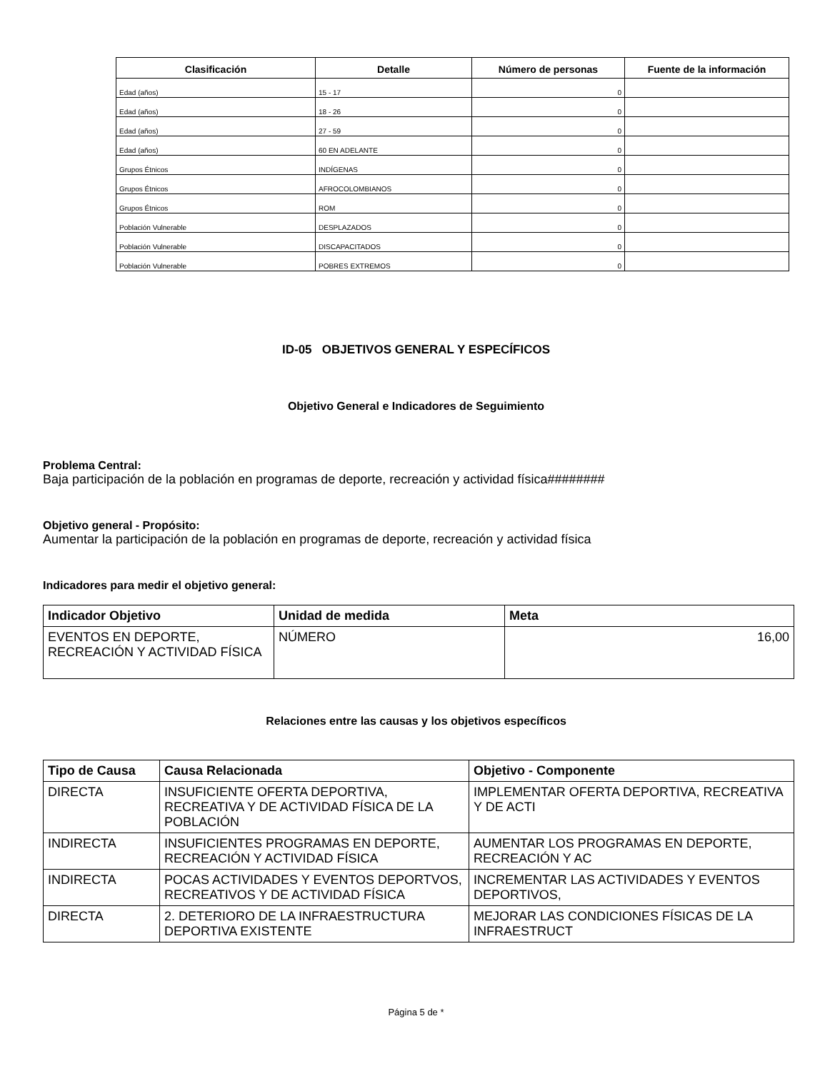| Clasificación | Detalle | Número de personas | Fuente de la información |
| --- | --- | --- | --- |
| Edad (años) | 15 - 17 | 0 | |
| Edad (años) | 18 - 26 | 0 | |
| Edad (años) | 27 - 59 | 0 | |
| Edad (años) | 60 EN ADELANTE | 0 | |
| Grupos Étnicos | INDÍGENAS | 0 | |
| Grupos Étnicos | AFROCOLOMBIANOS | 0 | |
| Grupos Étnicos | ROM | 0 | |
| Población Vulnerable | DESPLAZADOS | 0 | |
| Población Vulnerable | DISCAPACITADOS | 0 | |
| Población Vulnerable | POBRES EXTREMOS | 0 | |
ID-05 OBJETIVOS GENERAL Y ESPECÍFICOS
Objetivo General e Indicadores de Seguimiento
Problema Central:
Baja participación de la población en programas de deporte, recreación y actividad física########
Objetivo general - Propósito:
Aumentar la participación de la población en programas de deporte, recreación y actividad física
Indicadores para medir el objetivo general:
| Indicador Objetivo | Unidad de medida | Meta |
| --- | --- | --- |
| EVENTOS EN DEPORTE, RECREACIÓN Y ACTIVIDAD FÍSICA | NÚMERO | 16,00 |
Relaciones entre las causas y los objetivos específicos
| Tipo de Causa | Causa Relacionada | Objetivo - Componente |
| --- | --- | --- |
| DIRECTA | INSUFICIENTE OFERTA DEPORTIVA, RECREATIVA Y DE ACTIVIDAD FÍSICA DE LA POBLACIÓN | IMPLEMENTAR OFERTA DEPORTIVA, RECREATIVA Y DE ACTI |
| INDIRECTA | INSUFICIENTES PROGRAMAS EN DEPORTE, RECREACIÓN Y ACTIVIDAD FÍSICA | AUMENTAR LOS PROGRAMAS EN DEPORTE, RECREACIÓN Y AC |
| INDIRECTA | POCAS ACTIVIDADES Y EVENTOS DEPORTVOS, RECREATIVOS Y DE ACTIVIDAD FÍSICA | INCREMENTAR LAS ACTIVIDADES Y EVENTOS DEPORTIVOS, |
| DIRECTA | 2. DETERIORO DE LA INFRAESTRUCTURA DEPORTIVA EXISTENTE | MEJORAR LAS CONDICIONES FÍSICAS DE LA INFRAESTRUCT |
Página 5 de *